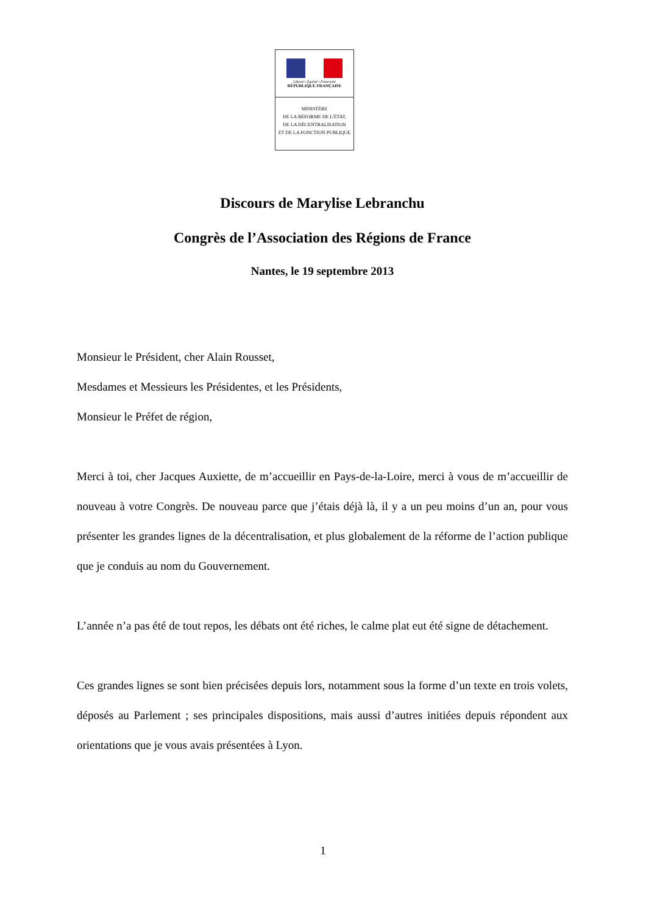Liberté • Égalité • Fraternité
RÉPUBLIQUE FRANÇAISE
MINISTÈRE
DE LA RÉFORME DE L'ÉTAT,
DE LA DÉCENTRALISATION
ET DE LA FONCTION PUBLIQUE
Discours de Marylise Lebranchu
Congrès de l’Association des Régions de France
Nantes, le 19 septembre 2013
Monsieur le Président, cher Alain Rousset,
Mesdames et Messieurs les Présidentes, et les Présidents,
Monsieur le Préfet de région,
Merci à toi, cher Jacques Auxiette, de m’accueillir en Pays-de-la-Loire, merci à vous de m’accueillir de nouveau à votre Congrès. De nouveau parce que j’étais déjà là, il y a un peu moins d’un an, pour vous présenter les grandes lignes de la décentralisation, et plus globalement de la réforme de l’action publique que je conduis au nom du Gouvernement.
L’année n’a pas été de tout repos, les débats ont été riches, le calme plat eut été signe de détachement.
Ces grandes lignes se sont bien précisées depuis lors, notamment sous la forme d’un texte en trois volets, déposés au Parlement ; ses principales dispositions, mais aussi d’autres initiées depuis répondent aux orientations que je vous avais présentées à Lyon.
1